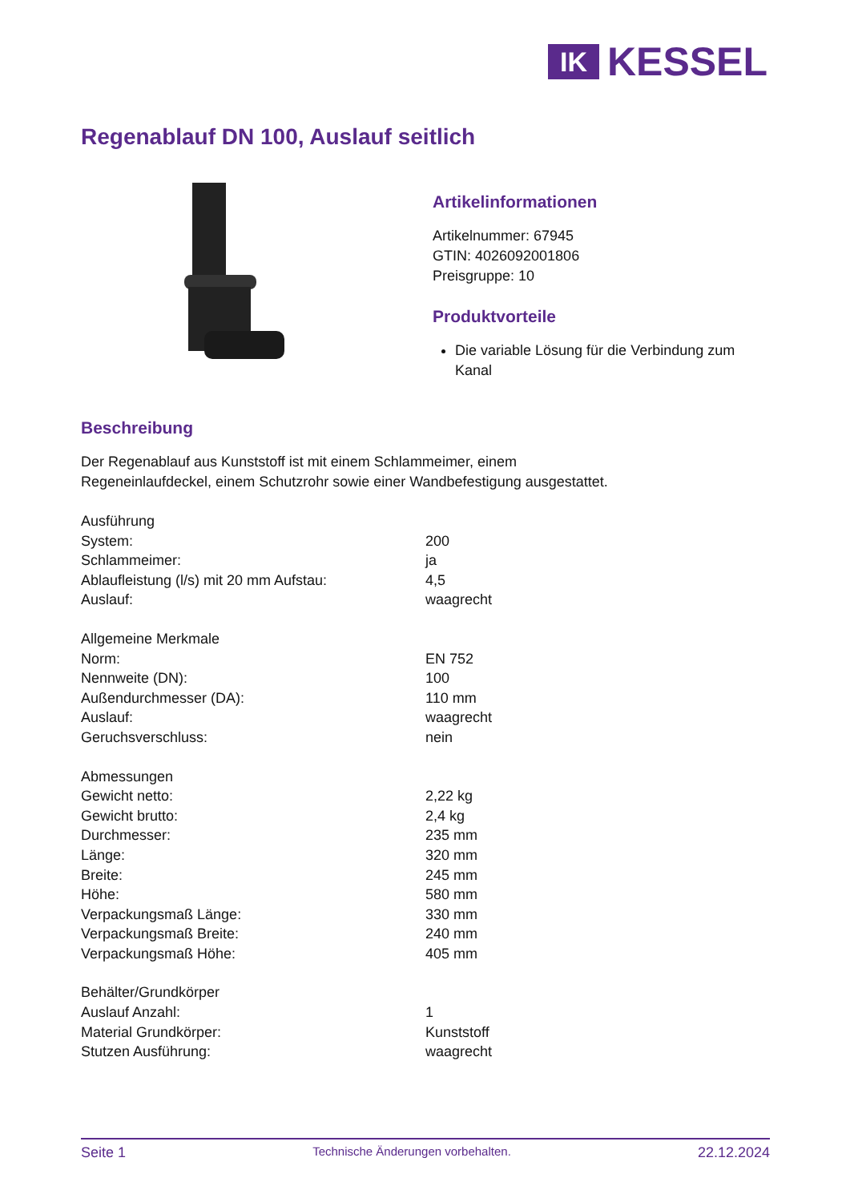IK
KESSEL
Regenablauf DN 100, Auslauf seitlich
Artikelinformationen
Artikelnummer: 67945
GTIN: 4026092001806
Preisgruppe: 10
Produktvorteile
Die variable Lösung für die Verbindung zum Kanal
Beschreibung
Der Regenablauf aus Kunststoff ist mit einem Schlammeimer, einem
Regeneinlaufdeckel, einem Schutzrohr sowie einer Wandbefestigung ausgestattet.
| Ausführung | |
| System: | 200 |
| Schlammeimer: | ja |
| Ablaufleistung (l/s) mit 20 mm Aufstau: | 4,5 |
| Auslauf: | waagrecht |
| Allgemeine Merkmale | |
| Norm: | EN 752 |
| Nennweite (DN): | 100 |
| Außendurchmesser (DA): | 110 mm |
| Auslauf: | waagrecht |
| Geruchsverschluss: | nein |
| Abmessungen | |
| Gewicht netto: | 2,22 kg |
| Gewicht brutto: | 2,4 kg |
| Durchmesser: | 235 mm |
| Länge: | 320 mm |
| Breite: | 245 mm |
| Höhe: | 580 mm |
| Verpackungsmaß Länge: | 330 mm |
| Verpackungsmaß Breite: | 240 mm |
| Verpackungsmaß Höhe: | 405 mm |
| Behälter/Grundkörper | |
| Auslauf Anzahl: | 1 |
| Material Grundkörper: | Kunststoff |
| Stutzen Ausführung: | waagrecht |
Seite 1 Technische Änderungen vorbehalten. 22.12.2024